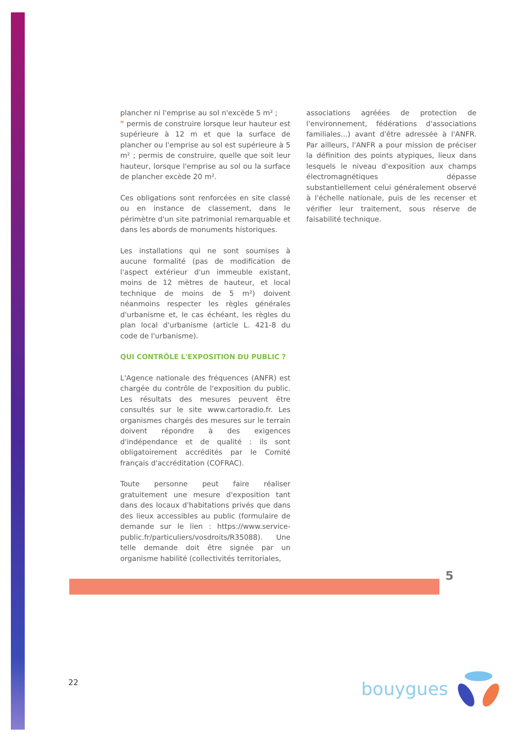plancher ni l'emprise au sol n'excède 5 m² ;
❞ permis de construire lorsque leur hauteur est supérieure à 12 m et que la surface de plancher ou l'emprise au sol est supérieure à 5 m² ; permis de construire, quelle que soit leur hauteur, lorsque l'emprise au sol ou la surface de plancher excède 20 m².
Ces obligations sont renforcées en site classé ou en instance de classement, dans le périmètre d'un site patrimonial remarquable et dans les abords de monuments historiques.
Les installations qui ne sont soumises à aucune formalité (pas de modification de l'aspect extérieur d'un immeuble existant, moins de 12 mètres de hauteur, et local technique de moins de 5 m²) doivent néanmoins respecter les règles générales d'urbanisme et, le cas échéant, les règles du plan local d'urbanisme (article L. 421-8 du code de l'urbanisme).
QUI CONTRÔLE L'EXPOSITION DU PUBLIC ?
L'Agence nationale des fréquences (ANFR) est chargée du contrôle de l'exposition du public. Les résultats des mesures peuvent être consultés sur le site www.cartoradio.fr. Les organismes chargés des mesures sur le terrain doivent répondre à des exigences d'indépendance et de qualité : ils sont obligatoirement accrédités par le Comité français d'accréditation (COFRAC).
Toute personne peut faire réaliser gratuitement une mesure d'exposition tant dans des locaux d'habitations privés que dans des lieux accessibles au public (formulaire de demande sur le lien : https://www.service-public.fr/particuliers/vosdroits/R35088). Une telle demande doit être signée par un organisme habilité (collectivités territoriales,
associations agréées de protection de l'environnement, fédérations d'associations familiales...) avant d'être adressée à l'ANFR. Par ailleurs, l'ANFR a pour mission de préciser la définition des points atypiques, lieux dans lesquels le niveau d'exposition aux champs électromagnétiques dépasse substantiellement celui généralement observé à l'échelle nationale, puis de les recenser et vérifier leur traitement, sous réserve de faisabilité technique.
5
22 bouygues